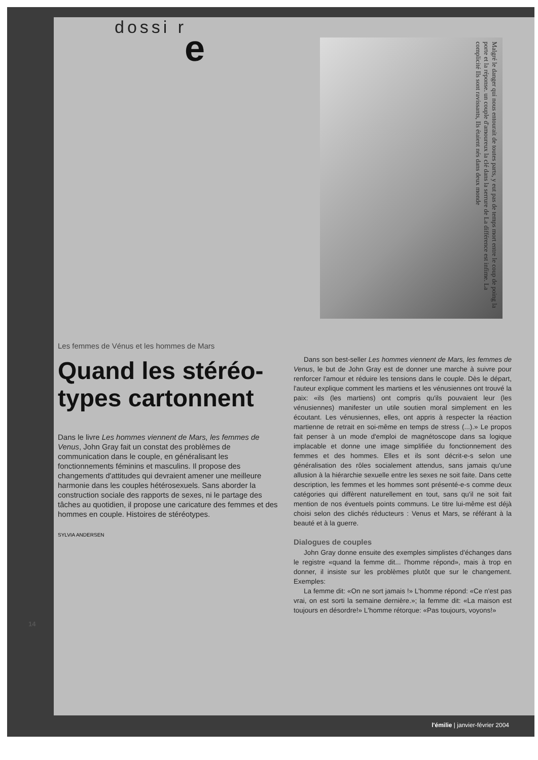dossi r e
Malgré le danger qui nous entourait de toutes parts, y eut pas de temps mort entre le coup de poing la porte et la réponse. un couple d'amoureux la clé dans la serrure de La différence est infime. La complicité Ils sont ravissants, Ils étaient nés dans deux monde
Les femmes de Vénus et les hommes de Mars
Quand les stéréo-types cartonnent
Dans le livre Les hommes viennent de Mars, les femmes de Venus, John Gray fait un constat des problèmes de communication dans le couple, en généralisant les fonctionnements féminins et masculins. Il propose des changements d'attitudes qui devraient amener une meilleure harmonie dans les couples hétérosexuels. Sans aborder la construction sociale des rapports de sexes, ni le partage des tâches au quotidien, il propose une caricature des femmes et des hommes en couple. Histoires de stéréotypes.
SYLVIA ANDERSEN
Dans son best-seller Les hommes viennent de Mars, les femmes de Venus, le but de John Gray est de donner une marche à suivre pour renforcer l'amour et réduire les tensions dans le couple. Dès le départ, l'auteur explique comment les martiens et les vénusiennes ont trouvé la paix: «ils (les martiens) ont compris qu'ils pouvaient leur (les vénusiennes) manifester un utile soutien moral simplement en les écoutant. Les vénusiennes, elles, ont appris à respecter la réaction martienne de retrait en soi-même en temps de stress (...).» Le propos fait penser à un mode d'emploi de magnétoscope dans sa logique implacable et donne une image simplifiée du fonctionnement des femmes et des hommes. Elles et ils sont décrit-e-s selon une généralisation des rôles socialement attendus, sans jamais qu'une allusion à la hiérarchie sexuelle entre les sexes ne soit faite. Dans cette description, les femmes et les hommes sont présenté-e-s comme deux catégories qui diffèrent naturellement en tout, sans qu'il ne soit fait mention de nos éventuels points communs. Le titre lui-même est déjà choisi selon des clichés réducteurs : Venus et Mars, se référant à la beauté et à la guerre.
Dialogues de couples
John Gray donne ensuite des exemples simplistes d'échanges dans le registre «quand la femme dit... l'homme répond», mais à trop en donner, il insiste sur les problèmes plutôt que sur le changement. Exemples:
La femme dit: «On ne sort jamais !» L'homme répond: «Ce n'est pas vrai, on est sorti la semaine dernière.»; la femme dit: «La maison est toujours en désordre!» L'homme rétorque: «Pas toujours, voyons!»
14
l'émilie | janvier-février 2004